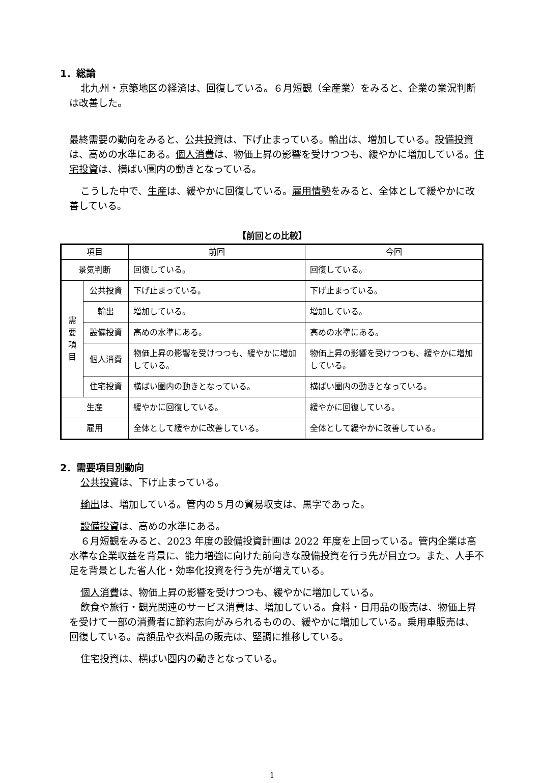1．総論
北九州・京築地区の経済は、回復している。６月短観（全産業）をみると、企業の業況判断は改善した。
最終需要の動向をみると、公共投資は、下げ止まっている。輸出は、増加している。設備投資は、高めの水準にある。個人消費は、物価上昇の影響を受けつつも、緩やかに増加している。住宅投資は、横ばい圏内の動きとなっている。
こうした中で、生産は、緩やかに回復している。雇用情勢をみると、全体として緩やかに改善している。
【前回との比較】
| 項目 | | 前回 | 今回 |
| --- | --- | --- | --- |
| 景気判断 | | 回復している。 | 回復している。 |
| 需 要 項 目 | 公共投資 | 下げ止まっている。 | 下げ止まっている。 |
| | 輸出 | 増加している。 | 増加している。 |
| | 設備投資 | 高めの水準にある。 | 高めの水準にある。 |
| | 個人消費 | 物価上昇の影響を受けつつも、緩やかに増加している。 | 物価上昇の影響を受けつつも、緩やかに増加している。 |
| | 住宅投資 | 横ばい圏内の動きとなっている。 | 横ばい圏内の動きとなっている。 |
| 生産 | | 緩やかに回復している。 | 緩やかに回復している。 |
| 雇用 | | 全体として緩やかに改善している。 | 全体として緩やかに改善している。 |
2．需要項目別動向
公共投資は、下げ止まっている。
輸出は、増加している。管内の５月の貿易収支は、黒字であった。
設備投資は、高めの水準にある。
６月短観をみると、2023 年度の設備投資計画は 2022 年度を上回っている。管内企業は高水準な企業収益を背景に、能力増強に向けた前向きな設備投資を行う先が目立つ。また、人手不足を背景とした省人化・効率化投資を行う先が増えている。
個人消費は、物価上昇の影響を受けつつも、緩やかに増加している。
飲食や旅行・観光関連のサービス消費は、増加している。食料・日用品の販売は、物価上昇を受けて一部の消費者に節約志向がみられるものの、緩やかに増加している。乗用車販売は、回復している。高額品や衣料品の販売は、堅調に推移している。
住宅投資は、横ばい圏内の動きとなっている。
1